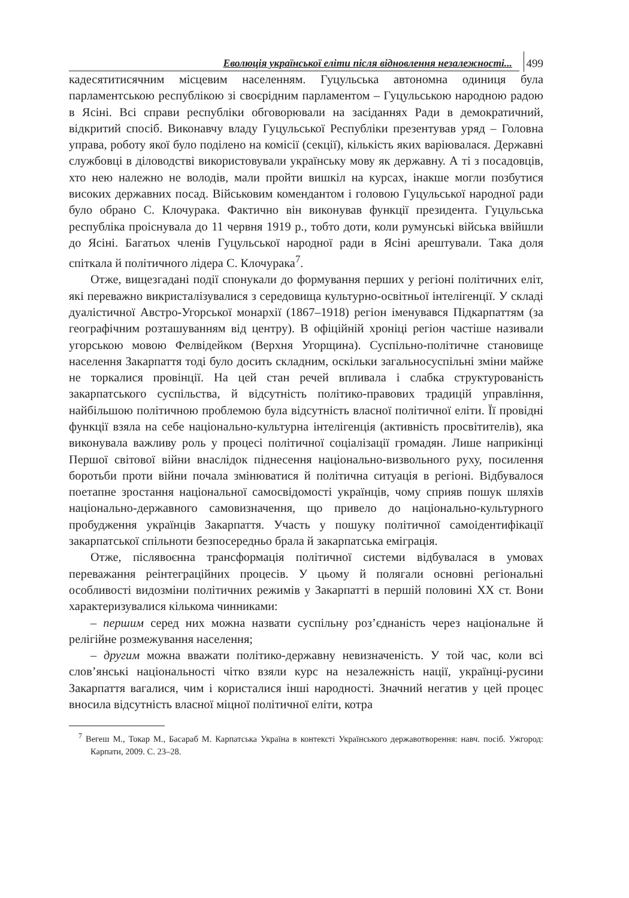Еволюція української еліти після відновлення незалежності...
499
кадесятитисячним місцевим населенням. Гуцульська автономна одиниця була парламентською республікою зі своєрідним парламентом – Гуцульською народною радою в Ясіні. Всі справи республіки обговорювали на засіданнях Ради в демократичний, відкритий спосіб. Виконавчу владу Гуцульської Республіки презентував уряд – Головна управа, роботу якої було поділено на комісії (секції), кількість яких варіювалася. Державні службовці в діловодстві використовували українську мову як державну. А ті з посадовців, хто нею належно не володів, мали пройти вишкіл на курсах, інакше могли позбутися високих державних посад. Військовим комендантом і головою Гуцульської народної ради було обрано С. Клочурака. Фактично він виконував функції президента. Гуцульська республіка проіснувала до 11 червня 1919 р., тобто доти, коли румунські війська ввійшли до Ясіні. Багатьох членів Гуцульської народної ради в Ясіні арештували. Така доля спіткала й політичного лідера С. Клочурака<sup>7</sup>.
Отже, вищезгадані події спонукали до формування перших у регіоні політичних еліт, які переважно викристалізувалися з середовища культурно-освітньої інтелігенції. У складі дуалістичної Австро-Угорської монархії (1867–1918) регіон іменувався Підкарпаттям (за географічним розташуванням від центру). В офіційній хроніці регіон частіше називали угорською мовою Фелвідейком (Верхня Угорщина). Суспільно-політичне становище населення Закарпаття тоді було досить складним, оскільки загальносуспільні зміни майже не торкалися провінції. На цей стан речей впливала і слабка структурованість закарпатського суспільства, й відсутність політико-правових традицій управління, найбільшою політичною проблемою була відсутність власної політичної еліти. Її провідні функції взяла на себе національно-культурна інтелігенція (активність просвітителів), яка виконувала важливу роль у процесі політичної соціалізації громадян. Лише наприкінці Першої світової війни внаслідок піднесення національно-визвольного руху, посилення боротьби проти війни почала змінюватися й політична ситуація в регіоні. Відбувалося поетапне зростання національної самосвідомості українців, чому сприяв пошук шляхів національно-державного самовизначення, що привело до національно-культурного пробудження українців Закарпаття. Участь у пошуку політичної самоідентифікації закарпатської спільноти безпосередньо брала й закарпатська еміграція.
Отже, післявоєнна трансформація політичної системи відбувалася в умовах переважання реінтеграційних процесів. У цьому й полягали основні регіональні особливості видозміни політичних режимів у Закарпатті в першій половині XX ст. Вони характеризувалися кількома чинниками:
– першим серед них можна назвати суспільну роз’єднаність через національне й релігійне розмежування населення;
– другим можна вважати політико-державну невизначеність. У той час, коли всі слов’янські національності чітко взяли курс на незалежність нації, українці-русини Закарпаття вагалися, чим і користалися інші народності. Значний негатив у цей процес вносила відсутність власної міцної політичної еліти, котра
<sup>7</sup> Вегеш М., Токар М., Басараб М. Карпатська Україна в контексті Українського державотворення: навч. посіб. Ужгород: Карпати, 2009. С. 23–28.